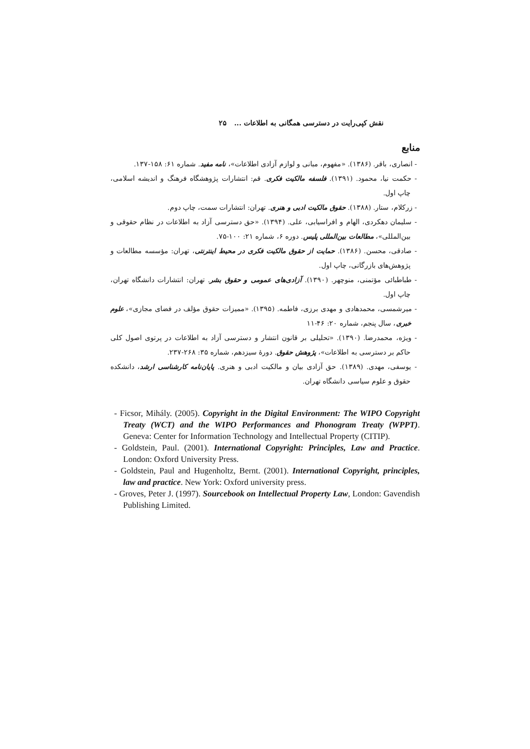نقش کپی‌رایت در دسترسی همگانی به اطلاعات ... ۲۵
منابع
- انصاری، باقر. (۱۳۸۶). «مفهوم، مبانی و لوازم آزادی اطلاعات»، نامه مفید. شماره ۶۱: ۱۵۸-۱۳۷.
- حکمت نیا، محمود. (۱۳۹۱). فلسفه مالکیت فکری. قم: انتشارات پژوهشگاه فرهنگ و اندیشه اسلامی، چاپ اول.
- زرکلام، ستار. (۱۳۸۸). حقوق مالکیت ادبی و هنری. تهران: انتشارات سمت، چاپ دوم.
- سلیمان دهکردی، الهام و افراسیابی، علی. (۱۳۹۴). «حق دسترسی آزاد به اطلاعات در نظام حقوقی و بین‌المللی»، مطالعات بین‌المللی پلیس. دوره ۶، شماره ۲۱: ۱۰۰-۷۵.
- صادقی، محسن. (۱۳۸۶). حمایت از حقوق مالکیت فکری در محیط اینترنتی، تهران: مؤسسه مطالعات و پژوهش‌های بازرگانی، چاپ اول.
- طباطبائی مؤتمنی، منوچهر. (۱۳۹۰). آزادی‌های عمومی و حقوق بشر. تهران: انتشارات دانشگاه تهران، چاپ اول.
- میرشمسی، محمدهادی و مهدی برزی، فاطمه. (۱۳۹۵). «ممیزات حقوق مؤلف در فضای مجازی»، علوم خبری، سال پنجم، شماره ۲۰: ۴۶-۱۱
- ویژه، محمدرضا. (۱۳۹۰). «تحلیلی بر قانون انتشار و دسترسی آزاد به اطلاعات در پرتوی اصول کلی حاکم بر دسترسی به اطلاعات»، پژوهش حقوق. دورهٔ سیزدهم، شماره ۳۵: ۲۶۸-۲۳۷.
- یوسفی، مهدی. (۱۳۸۹). حق آزادی بیان و مالکیت ادبی و هنری. پایان‌نامه کارشناسی ارشد، دانشکده حقوق و علوم سیاسی دانشگاه تهران.
- Ficsor, Mihály. (2005). Copyright in the Digital Environment: The WIPO Copyright Treaty (WCT) and the WIPO Performances and Phonogram Treaty (WPPT). Geneva: Center for Information Technology and Intellectual Property (CITIP).
- Goldstein, Paul. (2001). International Copyright: Principles, Law and Practice. London: Oxford University Press.
- Goldstein, Paul and Hugenholtz, Bernt. (2001). International Copyright, principles, law and practice. New York: Oxford university press.
- Groves, Peter J. (1997). Sourcebook on Intellectual Property Law, London: Gavendish Publishing Limited.